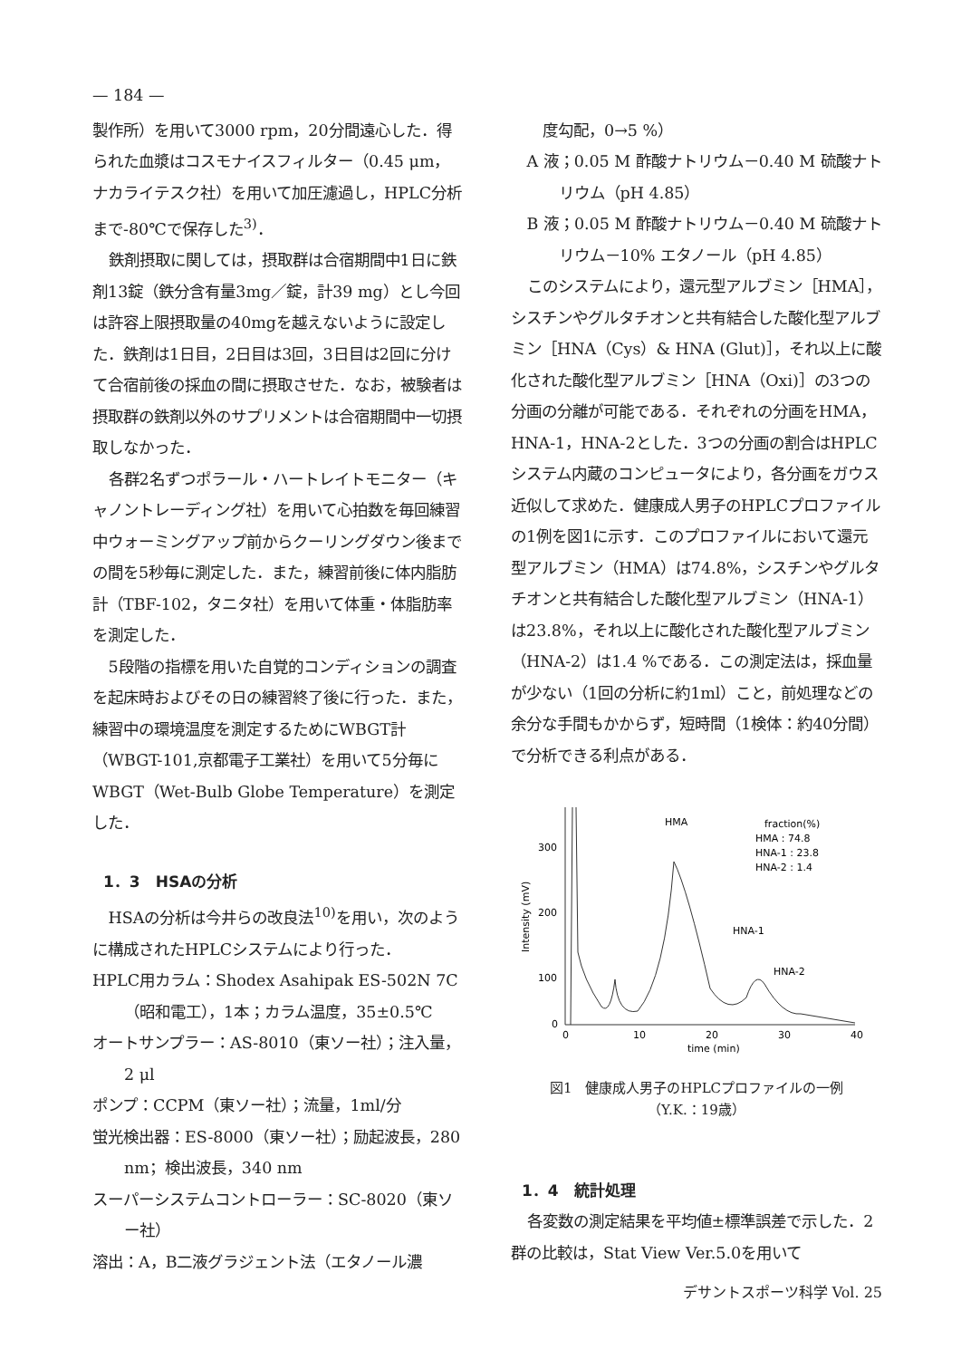— 184 —
製作所）を用いて3000 rpm，20分間遠心した．得られた血漿はコスモナイスフィルター（0.45 μm，ナカライテスク社）を用いて加圧濾過し，HPLC分析まで-80℃で保存した<sup>3)</sup>．
鉄剤摂取に関しては，摂取群は合宿期間中1日に鉄剤13錠（鉄分含有量3mg／錠，計39 mg）とし今回は許容上限摂取量の40mgを越えないように設定した．鉄剤は1日目，2日目は3回，3日目は2回に分けて合宿前後の採血の間に摂取させた．なお，被験者は摂取群の鉄剤以外のサプリメントは合宿期間中一切摂取しなかった．
各群2名ずつポラール・ハートレイトモニター（キャノントレーディング社）を用いて心拍数を毎回練習中ウォーミングアップ前からクーリングダウン後までの間を5秒毎に測定した．また，練習前後に体内脂肪計（TBF-102，タニタ社）を用いて体重・体脂肪率を測定した．
5段階の指標を用いた自覚的コンディションの調査を起床時およびその日の練習終了後に行った．また，練習中の環境温度を測定するためにWBGT計（WBGT-101,京都電子工業社）を用いて5分毎にWBGT（Wet-Bulb Globe Temperature）を測定した．
1．3　HSAの分析
HSAの分析は今井らの改良法<sup>10)</sup>を用い，次のように構成されたHPLCシステムにより行った．
HPLC用カラム：Shodex Asahipak ES-502N 7C（昭和電工），1本；カラム温度，35±0.5℃
オートサンプラー：AS-8010（東ソー社）；注入量，2 μl
ポンプ：CCPM（東ソー社）；流量，1ml/分
蛍光検出器：ES-8000（東ソー社）；励起波長，280 nm；検出波長，340 nm
スーパーシステムコントローラー：SC-8020（東ソー社）
溶出：A，B二液グラジェント法（エタノール濃
度勾配，0→5 %）
A 液；0.05 M 酢酸ナトリウム－0.40 M 硫酸ナトリウム（pH 4.85）
B 液；0.05 M 酢酸ナトリウム－0.40 M 硫酸ナトリウム－10% エタノール（pH 4.85）
このシステムにより，還元型アルブミン［HMA］，シスチンやグルタチオンと共有結合した酸化型アルブミン［HNA（Cys）& HNA (Glut)］，それ以上に酸化された酸化型アルブミン［HNA（Oxi)］の3つの分画の分離が可能である．それぞれの分画をHMA，HNA-1，HNA-2とした．3つの分画の割合はHPLCシステム内蔵のコンピュータにより，各分画をガウス近似して求めた．健康成人男子のHPLCプロファイルの1例を図1に示す．このプロファイルにおいて還元型アルブミン（HMA）は74.8%，シスチンやグルタチオンと共有結合した酸化型アルブミン（HNA-1）は23.8%，それ以上に酸化された酸化型アルブミン（HNA-2）は1.4 %である．この測定法は，採血量が少ない（1回の分析に約1ml）こと，前処理などの余分な手間もかからず，短時間（1検体：約40分間）で分析できる利点がある．
300
200
100
0
Intensity (mV)
0
10
20
30
40
time (min)
HMA
HNA-1
HNA-2
fraction(%)
HMA : 74.8
HNA-1 : 23.8
HNA-2 : 1.4
図1　健康成人男子のHPLCプロファイルの一例
（Y.K.：19歳）
1．4　統計処理
各変数の測定結果を平均値±標準誤差で示した．2群の比較は，Stat View Ver.5.0を用いて
デサントスポーツ科学 Vol. 25